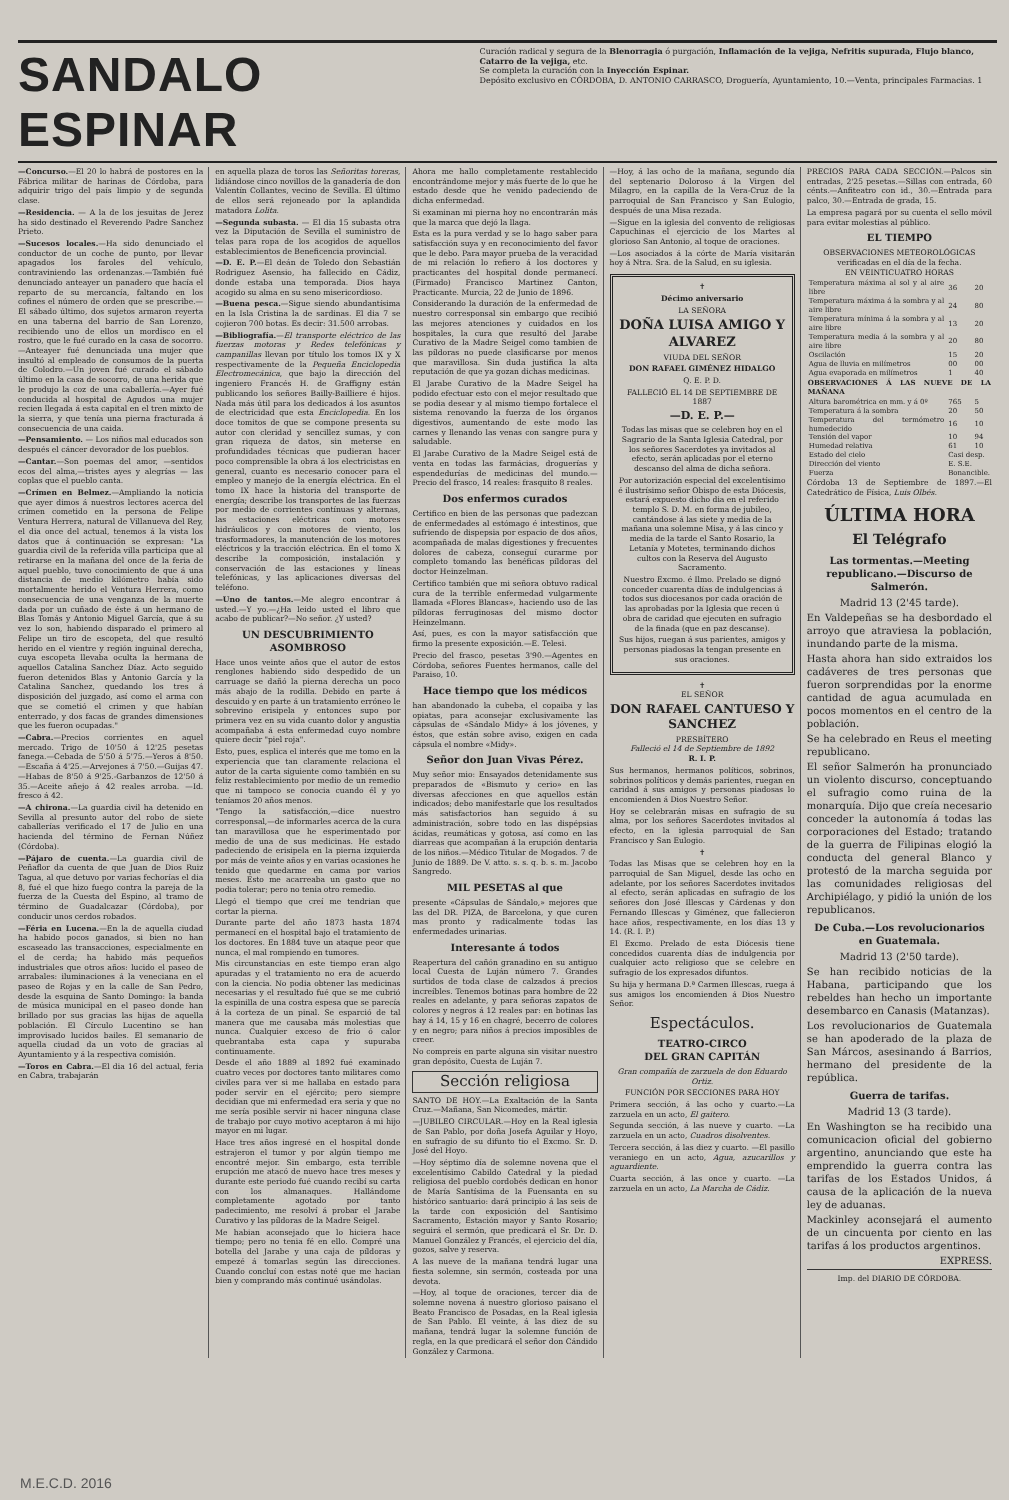SANDALO ESPINAR
Curación radical y segura de la Blenorragia ó purgación, Inflamación de la vejiga, Nefritis supurada, Flujo blanco, Catarro de la vejiga, etc.
Se completa la curación con la Inyección Espinar.
Depósito exclusivo en CÓRDOBA, D. ANTONIO CARRASCO, Droguería, Ayuntamiento, 10.—Venta, principales Farmacias. 1
—Concurso.—El 20 lo habrá de postores en la Fábrica militar de harinas de Córdoba, para adquirir trigo del país limpio y de segunda clase.
—Residencia. — A la de los jesuitas de Jerez ha sido destinado el Reverendo Padre Sanchez Prieto.
—Sucesos locales.—Ha sido denunciado el conductor de un coche de punto, por llevar apagados los faroles del vehículo, contraviniendo las ordenanzas.—También fué denunciado anteayer un panadero que hacía el reparto de su mercancía, faltando en los cofines el número de orden que se prescribe.—El sábado último, dos sujetos armaron reyerta en una taberna del barrio de San Lorenzo, recibiendo uno de ellos un mordisco en el rostro, que le fué curado en la casa de socorro.—Anteayer fué denunciada una mujer que insultó al empleado de consumos de la puerta de Colodro.—Un joven fué curado el sábado último en la casa de socorro, de una herida que le produjo la coz de una caballería.—Ayer fué conducida al hospital de Agudos una mujer recien llegada á esta capital en el tren mixto de la sierra, y que tenía una pierna fracturada á consecuencia de una caida.
—Pensamiento. — Los niños mal educados son después el cáncer devorador de los pueblos.
—Cantar.—Son poemas del amor, —sentidos ecos del alma,—tristes ayes y alegrías — las coplas que el pueblo canta.
—Crímen en Belmez.—Ampliando la noticia que ayer dimos á nuestros lectores acerca del crímen cometido en la persona de Felipe Ventura Herrera, natural de Villanueva del Rey, el dia once del actual, tenemos á la vista los datos que á continuación se expresan: "La guardia civil de la referida villa participa que al retirarse en la mañana del once de la feria de aquel pueblo, tuvo conocimiento de que á una distancia de medio kilómetro había sido mortalmente herido el Ventura Herrera, como consecuencia de una venganza de la muerte dada por un cuñado de éste á un hermano de Blas Tomás y Antonio Miguel García, que á su vez lo son, habiendo disparado el primero al Felipe un tiro de escopeta, del que resultó herido en el vientre y región inguinal derecha, cuya escopeta llevaba oculta la hermana de aquellos Catalina Sanchez Díaz. Acto seguido fueron detenidos Blas y Antonio García y la Catalina Sanchez, quedando los tres á disposición del juzgado, así como el arma con que se cometió el crimen y que habían enterrado, y dos facas de grandes dimensiones que les fueron ocupadas."
—Cabra.—Precios corrientes en aquel mercado. Trigo de 10'50 á 12'25 pesetas fanega.—Cebada de 5'50 á 5'75.—Yeros á 8'50.—Escaña á 4'25.—Arvejones á 7'50.—Guijas 47.—Habas de 8'50 á 9'25.-Garbanzos de 12'50 á 35.—Aceite añejo á 42 reales arroba. —Id. fresco á 42.
—A chirona.—La guardia civil ha detenido en Sevilla al presunto autor del robo de siete caballerías verificado el 17 de Julio en una hacienda del término de Fernan Núñez (Córdoba).
—Pájaro de cuenta.—La guardia civil de Peñaflor da cuenta de que Juan de Dios Ruiz Tagua, al que detuvo por varias fechorías el dia 8, fué el que hizo fuego contra la pareja de la fuerza de la Cuesta del Espino, al tramo de término de Guadalcazar (Córdoba), por conducir unos cerdos robados.
—Féria en Lucena.—En la de aquella ciudad ha habido pocos ganados, si bien no han escaseado las transacciones, especialmente en el de cerda; ha habido más pequeños industriales que otros años: lucido el paseo de arrabales: iluminaciones á la veneciana en el paseo de Rojas y en la calle de San Pedro, desde la esquina de Santo Domingo: la banda de música municipal en el paseo donde han brillado por sus gracias las hijas de aquella población. El Círculo Lucentino se han improvisado lucidos bailes. El semanario de aquella ciudad da un voto de gracias al Ayuntamiento y á la respectiva comisión.
—Toros en Cabra.—El dia 16 del actual, feria en Cabra, trabajarán
en aquella plaza de toros las Señoritas toreras, lidiándose cinco novillos de la ganadería de don Valentín Collantes, vecino de Sevilla. El último de ellos será rejoneado por la aplandida matadora Lolita.
—Segunda subasta. — El dia 15 subasta otra vez la Diputación de Sevilla el suministro de telas para ropa de los acogidos de aquellos establecimientos de Beneficencia provincial.
—D. E. P.—El deán de Toledo don Sebastián Rodriguez Asensio, ha fallecido en Cádiz, donde estaba una temporada. Dios haya acogido su alma en su seno misericordioso.
—Buena pesca.—Sigue siendo abundantísima en la Isla Cristina la de sardinas. El dia 7 se cojieron 700 botas. Es decir: 31.500 arrobas.
—Bibliografía.—El transporte eléctrico de las fuerzas motoras y Redes telefónicas y campanillas llevan por título los tomos IX y X respectivamente de la Pequeña Enciclopedia Electromecánica, que bajo la dirección del ingeniero Francés H. de Graffigny están publicando los señores Bailly-Bailliere é hijos. Nada más útil para los dedicados á los asuntos de electricidad que esta Enciclopedia. En los doce tomitos de que se compone presenta su autor con cleridad y sencillez sumas, y con gran riqueza de datos, sin meterse en profundidades técnicas que pudieran hacer poco comprensible la obra á los electricistas en general, cuanto es necesario conocer para el empleo y manejo de la energía eléctrica. En el tomo IX hace la historia del transporte de energía; describe los transportes de las fuerzas por medio de corrientes contínuas y alternas, las estaciones eléctricas con motores hidráulicos y con motores de viento, los trasformadores, la manutención de los motores eléctricos y la tracción eléctrica. En el tomo X describe la composición, instalación y conservación de las estaciones y líneas telefónicas, y las aplicaciones diversas del teléfono.
—Uno de tantos.—Me alegro encontrar á usted.—Y yo.—¿Ha leido usted el libro que acabo de publicar?—No señor. ¿Y usted?
UN DESCUBRIMIENTO ASOMBROSO
Hace unos veinte años que el autor de estos renglones habiendo sido despedido de un carruage se dañó la pierna derecha un poco más abajo de la rodilla. Debido en parte á descuido y en parte á un tratamiento erróneo le sobrevino erisipela y entonces supo por primera vez en su vida cuanto dolor y angustia acompañaba á esta enfermedad cuyo nombre quiere decir "piel roja".
Esto, pues, esplica el interés que me tomo en la experiencia que tan claramente relaciona el autor de la carta siguiente como también en su feliz restablecimiento por medio de un remedio que ni tampoco se conocia cuando él y yo teníamos 20 años menos.
"Tengo la satisfacción,—dice nuestro corresponsal,—de informarles acerca de la cura tan maravillosa que he esperimentado por medio de una de sus medicinas. He estado padeciendo de erisipela en la pierna izquierda por más de veinte años y en varias ocasiones he tenido que quedarme en cama por varios meses. Esto me acarreaba un gasto que no podia tolerar; pero no tenia otro remedio.
Llegó el tiempo que creí me tendrian que cortar la pierna.
Durante parte del año 1873 hasta 1874 permanecí en el hospital bajo el tratamiento de los doctores. En 1884 tuve un ataque peor que nunca, el mal rompiendo en tumores.
Mis circunstancias en este tiempo eran algo apuradas y el tratamiento no era de acuerdo con la ciencia. No podia obtener las medicinas necesarias y el resultado fué que se me cubrió la espinilla de una costra espesa que se parecía á la corteza de un pinal. Se esparció de tal manera que me causaba más molestias que nunca. Cualquier exceso de frio ó calor quebrantaba esta capa y supuraba continuamente.
Desde el año 1889 al 1892 fué examinado cuatro veces por doctores tanto militares como civiles para ver si me hallaba en estado para poder servir en el ejército; pero siempre decidian que mi enfermedad era seria y que no me sería posible servir ni hacer ninguna clase de trabajo por cuyo motivo aceptaron á mi hijo mayor en mi lugar.
Hace tres años ingresé en el hospital donde estrajeron el tumor y por algún tiempo me encontré mejor. Sin embargo, esta terrible erupción me atacó de nuevo hace tres meses y durante este periodo fué cuando recibí su carta con los almanaques. Hallándome completamente agotado por tanto padecimiento, me resolví á probar el Jarabe Curativo y las píldoras de la Madre Seigel.
Me habian aconsejado que lo hiciera hace tiempo; pero no tenia fé en ello. Compré una botella del Jarabe y una caja de píldoras y empezé á tomarlas según las direcciones. Cuando concluí con estas noté que me hacian bien y comprando más continué usándolas.
Ahora me hallo completamente restablecido encontrándome mejor y más fuerte de lo que he estado desde que he venido padeciendo de dicha enfermedad.
Si examinan mi pierna hoy no encontrarán más que la marca que dejó la llaga.
Esta es la pura verdad y se lo hago saber para satisfacción suya y en reconocimiento del favor que le debo. Para mayor prueba de la veracidad de mi relación lo refiero á los doctores y practicantes del hospital donde permanecí. (Firmado) Francisco Martinez Canton, Practicante. Murcia, 22 de Junio de 1896.
Considerando la duración de la enfermedad de nuestro corresponsal sin embargo que recibió las mejores atenciones y cuidados en los hospitales, la cura que resultó del Jarabe Curativo de la Madre Seigel como tambien de las píldoras no puede clasificarse por menos que maravillosa. Sin duda justifica la alta reputación de que ya gozan dichas medicinas.
El Jarabe Curativo de la Madre Seigel ha podido efectuar esto con el mejor resultado que se podia desear y al mismo tiempo fortalece el sistema renovando la fuerza de los órganos digestivos, aumentando de este modo las carnes y llenando las venas con sangre pura y saludable.
El Jarabe Curativo de la Madre Seigel está de venta en todas las farmácias, droguerías y espendedurías de medicinas del mundo.—Precio del frasco, 14 reales: frasquito 8 reales.
Dos enfermos curados
Certifico en bien de las personas que padezcan de enfermedades al estómago é intestinos, que sufriendo de dispepsia por espacio de dos años, acompañada de malas digestiones y frecuentes dolores de cabeza, conseguí curarme por completo tomando las benéficas píldoras del doctor Heinzelman.
Certifico también que mi señora obtuvo radical cura de la terrible enfermedad vulgarmente llamada «Flores Blancas», haciendo uso de las píldoras ferruginosas del mismo doctor Heinzelmann.
Así, pues, es con la mayor satisfacción que firmo la presente exposición.—E. Telesi.
Precio del frasco, pesetas 3'90.—Agentes en Córdoba, señores Fuentes hermanos, calle del Paraiso, 10.
Hace tiempo que los médicos
han abandonado la cubeba, el copaiba y las opiatas, para aconsejar exclusivamente las cápsulas de «Sándalo Midy» á los jóvenes, y éstos, que están sobre aviso, exigen en cada cápsula el nombre «Midy».
Señor don Juan Vivas Pérez.
Muy señor mio: Ensayados detenidamente sus preparados de «Bismuto y cerio» en las diversas afecciones en que aquellos están indicados; debo manifestarle que los resultados más satisfactorios han seguido á su administración, sobre todo en las dispépsias ácidas, reumáticas y gotosa, así como en las diarreas que acompañan á la erupción dentaria de los niños.—Médico Titular de Mogados. 7 de Junio de 1889. De V. atto. s. s. q. b. s. m. Jacobo Sangredo.
MIL PESETAS al que
presente «Cápsulas de Sándalo,» mejores que las del DR. PIZA, de Barcelona, y que curen mas pronto y radicalmente todas las enfermedades urinarias.
Interesante á todos
Reapertura del cañón granadino en su antiguo local Cuesta de Luján número 7. Grandes surtidos de toda clase de calzados á precios increíbles. Tenemos botinas para hombre de 22 reales en adelante, y para señoras zapatos de colores y negros á 12 reales par: en botinas las hay á 14, 15 y 16 en chagré, becerro de colores y en negro; para niños á precios imposibles de creer.
No compreis en parte alguna sin visitar nuestro gran depósito, Cuesta de Luján 7.
Sección religiosa
SANTO DE HOY.—La Exaltación de la Santa Cruz.—Mañana, San Nicomedes, mártir.
—JUBILEO CIRCULAR.—Hoy en la Real iglesia de San Pablo, por doña Josefa Aguilar y Hoyo, en sufragio de su difunto tio el Excmo. Sr. D. José del Hoyo.
—Hoy séptimo día de solemne novena que el excelentísimo Cabildo Catedral y la piedad religiosa del pueblo cordobés dedican en honor de María Santísima de la Fuensanta en su histórico santuario: dará principio á las seis de la tarde con exposición del Santísimo Sacramento, Estación mayor y Santo Rosario; seguirá el sermón, que predicará el Sr. Dr. D. Manuel González y Francés, el ejercicio del día, gozos, salve y reserva.
A las nueve de la mañana tendrá lugar una fiesta solemne, sin sermón, costeada por una devota.
—Hoy, al toque de oraciones, tercer dia de solemne novena á nuestro glorioso paisano el Beato Francisco de Posadas, en la Real iglesia de San Pablo. El veinte, á las diez de su mañana, tendrá lugar la solemne función de regla, en la que predicará el señor don Cándido González y Carmona.
—Hoy, á las ocho de la mañana, segundo día del septenario Doloroso á la Virgen del Milagro, en la capilla de la Vera-Cruz de la parroquial de San Francisco y San Eulogio, después de una Misa rezada.
—Sigue en la iglesia del convento de religiosas Capuchinas el ejercicio de los Martes al glorioso San Antonio, al toque de oraciones.
—Los asociados á la córte de María visitarán hoy á Ntra. Sra. de la Salud, en su iglesia.
✝
Décimo aniversario
LA SEÑORA
DOÑA LUISA AMIGO Y ALVAREZ
VIUDA DEL SEÑOR
DON RAFAEL GIMÉNEZ HIDALGO
Q. E. P. D.
FALLECIÓ EL 14 DE SEPTIEMBRE DE 1887
—D. E. P.—
Todas las misas que se celebren hoy en el Sagrario de la Santa Iglesia Catedral, por los señores Sacerdotes ya invitados al efecto, serán aplicadas por el eterno descanso del alma de dicha señora.
Por autorización especial del excelentísimo é ilustrísimo señor Obispo de esta Diócesis, estará expuesto dicho dia en el referido templo S. D. M. en forma de jubileo, cantándose á las siete y media de la mañana una solemne Misa, y á las cinco y media de la tarde el Santo Rosario, la Letanía y Motetes, terminando dichos cultos con la Reserva del Augusto Sacramento.
Nuestro Excmo. é Ilmo. Prelado se dignó conceder cuarenta días de indulgencias á todos sus diocesanos por cada oración de las aprobadas por la Iglesia que recen ú obra de caridad que ejecuten en sufragio de la finada (que en paz descanse).
Sus hijos, ruegan á sus parientes, amigos y personas piadosas la tengan presente en sus oraciones.
✝
EL SEÑOR
DON RAFAEL CANTUESO Y SANCHEZ
PRESBÍTERO
Falleció el 14 de Septiembre de 1892
R. I. P.
Sus hermanos, hermanos políticos, sobrinos, sobrinos políticos y demás parientes, ruegan en caridad á sus amigos y personas piadosas lo encomienden á Dios Nuestro Señor.
Hoy se celebrarán misas en sufragio de su alma, por los señores Sacerdotes invitados al efecto, en la iglesia parroquial de San Francisco y San Eulogio.
✝
Todas las Misas que se celebren hoy en la parroquial de San Miguel, desde las ocho en adelante, por los señores Sacerdotes invitados al efecto, serán aplicadas en sufragio de los señores don José Illescas y Cárdenas y don Fernando Illescas y Giménez, que fallecieron hace años, respectivamente, en los días 13 y 14. (R. I. P.)
El Excmo. Prelado de esta Diócesis tiene concedidos cuarenta días de indulgencia por cualquier acto religioso que se celebre en sufragio de los expresados difuntos.
Su hija y hermana D.ª Carmen Illescas, ruega á sus amigos los encomienden á Dios Nuestro Señor.
Espectáculos.
TEATRO-CIRCO
DEL GRAN CAPITÁN
Gran compañía de zarzuela de don Eduardo Ortiz.
FUNCIÓN POR SECCIONES PARA HOY
Primera sección, á las ocho y cuarto.—La zarzuela en un acto, El gaitero.
Segunda sección, á las nueve y cuarto. —La zarzuela en un acto, Cuadros disolventes.
Tercera sección, á las diez y cuarto. —El pasillo veraniego en un acto, Agua, azucarillos y aguardiente.
Cuarta sección, á las once y cuarto. —La zarzuela en un acto, La Marcha de Cádiz.
PRECIOS PARA CADA SECCIÓN.—Palcos sin entradas, 2'25 pesetas.—Sillas con entrada, 60 cénts.—Anfiteatro con id., 30.—Entrada para palco, 30.—Entrada de grada, 15.
La empresa pagará por su cuenta el sello móvil para evitar molestias al público.
EL TIEMPO
OBSERVACIONES METEOROLÓGICAS verificadas en el día de la fecha.
EN VEINTICUATRO HORAS
| Temperatura máxima al sol y al aire libre | 36 | 20 |
| Temperatura máxima á la sombra y al aire libre | 24 | 80 |
| Temperatura mínima á la sombra y al aire libre | 13 | 20 |
| Temperatura media á la sombra y al aire libre | 20 | 80 |
| Oscilación | 15 | 20 |
| Agua de lluvia en milímetros | 00 | 00 |
| Agua evaporada en milímetros | 1 | 40 |
| OBSERVACIONES Á LAS NUEVE DE LA MAÑANA | | |
| Altura barométrica en mm. y á 0º | 765 | 5 |
| Temperatura á la sombra | 20 | 50 |
| Temperatura del termómetro humedecido | 16 | 10 |
| Tensión del vapor | 10 | 94 |
| Humedad relativa | 61 | 10 |
| Estado del cielo | Casi desp. | |
| Dirección del viento | E. S.E. | |
| Fuerza | Bonancible. | |
Córdoba 13 de Septiembre de 1897.—El Catedrático de Física, Luis Olbés.
ÚLTIMA HORA
El Telégrafo
Las tormentas.—Meeting republicano.—Discurso de Salmerón.
Madrid 13 (2'45 tarde).
En Valdepeñas se ha desbordado el arroyo que atraviesa la población, inundando parte de la misma.
Hasta ahora han sido extraidos los cadáveres de tres personas que fueron sorprendidas por la enorme cantidad de agua acumulada en pocos momentos en el centro de la población.
Se ha celebrado en Reus el meeting republicano.
El señor Salmerón ha pronunciado un violento discurso, conceptuando el sufragio como ruina de la monarquía. Dijo que creía necesario conceder la autonomía á todas las corporaciones del Estado; tratando de la guerra de Filipinas elogió la conducta del general Blanco y protestó de la marcha seguida por las comunidades religiosas del Archipiélago, y pidió la unión de los republicanos.
De Cuba.—Los revolucionarios en Guatemala.
Madrid 13 (2'50 tarde).
Se han recibido noticias de la Habana, participando que los rebeldes han hecho un importante desembarco en Canasis (Matanzas).
Los revolucionarios de Guatemala se han apoderado de la plaza de San Márcos, asesinando á Barrios, hermano del presidente de la república.
Guerra de tarifas.
Madrid 13 (3 tarde).
En Washington se ha recibido una comunicacion oficial del gobierno argentino, anunciando que este ha emprendido la guerra contra las tarifas de los Estados Unidos, á causa de la aplicación de la nueva ley de aduanas.
Mackinley aconsejará el aumento de un cincuenta por ciento en las tarifas á los productos argentinos.
EXPRESS.
Imp. del DIARIO DE CÓRDOBA.
M.E.C.D. 2016